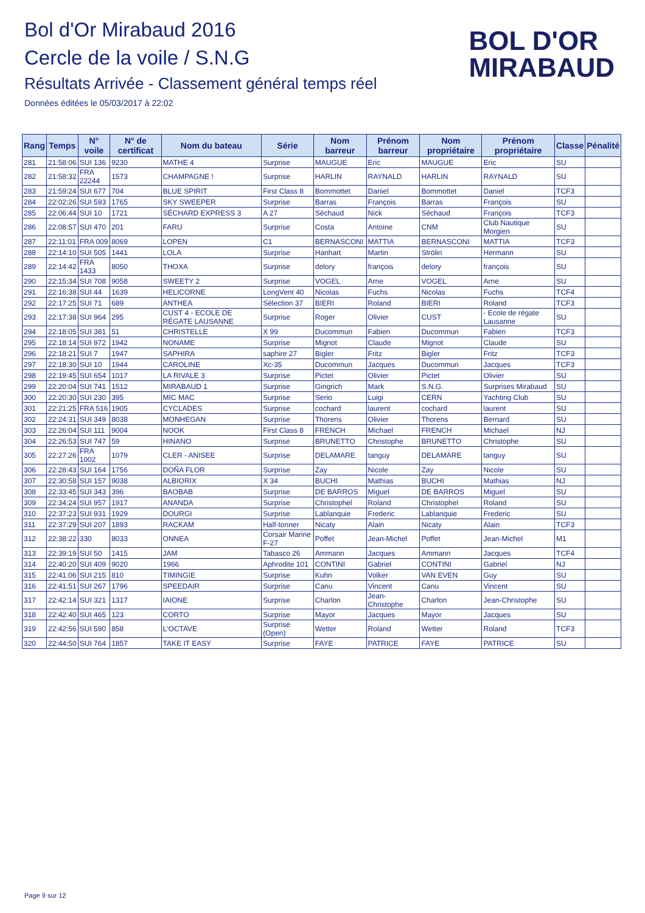Bol d'Or Mirabaud 2016
Cercle de la voile / S.N.G
Résultats Arrivée - Classement général temps réel
Données éditées le 05/03/2017 à 22:02
BOL D'OR
MIRABAUD
| Rang | Temps | N° voile | N° de certificat | Nom du bateau | Série | Nom barreur | Prénom barreur | Nom propriétaire | Prénom propriétaire | Classe | Pénalité |
| --- | --- | --- | --- | --- | --- | --- | --- | --- | --- | --- | --- |
| 281 | 21:58:06 | SUI 136 | 9230 | MATHE 4 | Surprise | MAUGUE | Eric | MAUGUE | Eric | SU | |
| 282 | 21:58:32 | FRA 22244 | 1573 | CHAMPAGNE ! | Surprise | HARLIN | RAYNALD | HARLIN | RAYNALD | SU | |
| 283 | 21:59:24 | SUI 677 | 704 | BLUE SPIRIT | First Class 8 | Bommottet | Daniel | Bommottet | Daniel | TCF3 | |
| 284 | 22:02:26 | SUI 593 | 1765 | SKY SWEEPER | Surprise | Barras | François | Barras | François | SU | |
| 285 | 22:06:44 | SUI 10 | 1721 | SÉCHARD EXPRESS 3 | A 27 | Séchaud | Nick | Séchaud | François | TCF3 | |
| 286 | 22:08:57 | SUI 470 | 201 | FARU | Surprise | Costa | Antoine | CNM | Club Nautique Morgien | SU | |
| 287 | 22:11:01 | FRA 009 | 8069 | LOPEN | C1 | BERNASCONI | MATTIA | BERNASCONI | MATTIA | TCF3 | |
| 288 | 22:14:10 | SUI 505 | 1441 | LOLA | Surprise | Hanhart | Martin | Strölin | Hermann | SU | |
| 289 | 22:14:42 | FRA 1433 | 8050 | THOXA | Surprise | delory | françois | delory | françois | SU | |
| 290 | 22:15:34 | SUI 708 | 9058 | SWEETY 2 | Surprise | VOGEL | Arne | VOGEL | Arne | SU | |
| 291 | 22:16:38 | SUI 44 | 1639 | HELICORNE | LongVent 40 | Nicolas | Fuchs | Nicolas | Fuchs | TCF4 | |
| 292 | 22:17:25 | SUI 71 | 689 | ANTHEA | Sélection 37 | BIERI | Roland | BIERI | Roland | TCF3 | |
| 293 | 22:17:38 | SUI 964 | 295 | CUST 4 - ECOLE DE RÉGATE LAUSANNE | Surprise | Roger | Olivier | CUST | - Ecole de régate Lausanne | SU | |
| 294 | 22:18:05 | SUI 381 | 51 | CHRISTELLE | X 99 | Ducommun | Fabien | Ducommun | Fabien | TCF3 | |
| 295 | 22:18:14 | SUI 972 | 1942 | NONAME | Surprise | Mignot | Claude | Mignot | Claude | SU | |
| 296 | 22:18:21 | SUI 7 | 1947 | SAPHIRA | saphire 27 | Bigler | Fritz | Bigler | Fritz | TCF3 | |
| 297 | 22:18:30 | SUI 10 | 1944 | CAROLINE | Xc-35 | Ducommun | Jacques | Ducommun | Jacques | TCF3 | |
| 298 | 22:19:45 | SUI 654 | 1017 | LA RIVALE 3 | Surprise | Pictet | Olivier | Pictet | Olivier | SU | |
| 299 | 22:20:04 | SUI 741 | 1512 | MIRABAUD 1 | Surprise | Gingrich | Mark | S.N.G. | Surprises Mirabaud | SU | |
| 300 | 22:20:30 | SUI 230 | 395 | MIC MAC | Surprise | Serio | Luigi | CERN | Yachting Club | SU | |
| 301 | 22:21:25 | FRA 516 | 1905 | CYCLADES | Surprise | cochard | laurent | cochard | laurent | SU | |
| 302 | 22:24:31 | SUI 349 | 8038 | MONHEGAN | Surprise | Thorens | Olivier | Thorens | Bernard | SU | |
| 303 | 22:26:04 | SUI 111 | 9004 | NOOK | First Class 8 | FRENCH | Michael | FRENCH | Michael | NJ | |
| 304 | 22:26:53 | SUI 747 | 59 | HINANO | Surprise | BRUNETTO | Christophe | BRUNETTO | Christophe | SU | |
| 305 | 22:27:26 | FRA 1002 | 1079 | CLER - ANISEE | Surprise | DELAMARE | tanguy | DELAMARE | tanguy | SU | |
| 306 | 22:28:43 | SUI 164 | 1756 | DOÑA FLOR | Surprise | Zay | Nicole | Zay | Nicole | SU | |
| 307 | 22:30:58 | SUI 157 | 9038 | ALBIORIX | X 34 | BUCHI | Mathias | BUCHI | Mathias | NJ | |
| 308 | 22:33:45 | SUI 343 | 396 | BAOBAB | Surprise | DE BARROS | Miguel | DE BARROS | Miguel | SU | |
| 309 | 22:34:24 | SUI 957 | 1917 | ANANDA | Surprise | Christophel | Roland | Christophel | Roland | SU | |
| 310 | 22:37:23 | SUI 931 | 1929 | DOURGI | Surprise | Lablanquie | Frederic | Lablanquie | Frederic | SU | |
| 311 | 22:37:29 | SUI 207 | 1893 | RACKAM | Half-tonner | Nicaty | Alain | Nicaty | Alain | TCF3 | |
| 312 | 22:38:22 | 330 | 8033 | ONNEA | Corsair Marine F-27 | Poffet | Jean-Michel | Poffet | Jean-Michel | M1 | |
| 313 | 22:39:19 | SUI 50 | 1415 | JAM | Tabasco 26 | Ammann | Jacques | Ammann | Jacques | TCF4 | |
| 314 | 22:40:20 | SUI 409 | 9020 | 1966 | Aphrodite 101 | CONTINI | Gabriel | CONTINI | Gabriel | NJ | |
| 315 | 22:41:06 | SUI 215 | 810 | TIMINGIE | Surprise | Kuhn | Volker | VAN EVEN | Guy | SU | |
| 316 | 22:41:51 | SUI 267 | 1796 | SPEEDAIR | Surprise | Canu | Vincent | Canu | Vincent | SU | |
| 317 | 22:42:14 | SUI 321 | 1317 | IAIONE | Surprise | Charlon | Jean-Christophe | Charlon | Jean-Christophe | SU | |
| 318 | 22:42:40 | SUI 465 | 123 | CORTO | Surprise | Mayor | Jacques | Mayor | Jacques | SU | |
| 319 | 22:42:56 | SUI 590 | 858 | L'OCTAVE | Surprise (Open) | Wetter | Roland | Wetter | Roland | TCF3 | |
| 320 | 22:44:50 | SUI 764 | 1857 | TAKE IT EASY | Surprise | FAYE | PATRICE | FAYE | PATRICE | SU | |
Page 9 sur 12